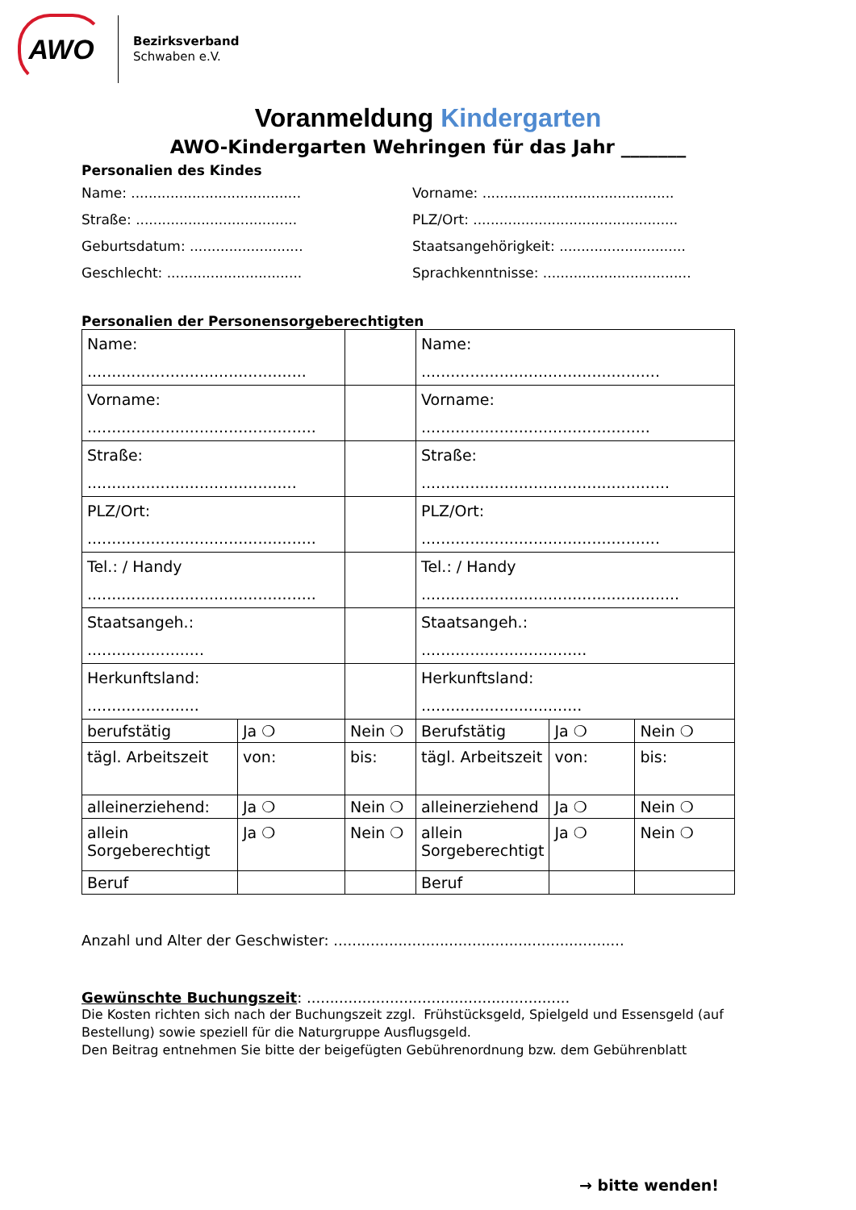AWO
Bezirksverband
Schwaben e.V.
Voranmeldung Kindergarten
AWO-Kindergarten Wehringen für das Jahr _______
Personalien des Kindes
Name: .......................................
Vorname: ............................................
Straße: .....................................
PLZ/Ort: ...............................................
Geburtsdatum: ..........................
Staatsangehörigkeit: .............................
Geschlecht: ...............................
Sprachkenntnisse: ..................................
Personalien der Personensorgeberechtigten
| Name: ............................................. | | | Name: ................................................. | | |
| Vorname: ............................................... | | | Vorname: ............................................... | | |
| Straße: ........................................... | | | Straße: ................................................... | | |
| PLZ/Ort: ............................................... | | | PLZ/Ort: ................................................. | | |
| Tel.: / Handy ............................................... | | | Tel.: / Handy ..................................................... | | |
| Staatsangeh.: ........................ | | | Staatsangeh.: .................................. | | |
| Herkunftsland: ....................... | | | Herkunftsland: ................................. | | |
| berufstätig | Ja ❍ | Nein ❍ | Berufstätig | Ja ❍ | Nein ❍ |
| tägl. Arbeitszeit | von: | bis: | tägl. Arbeitszeit | von: | bis: |
| alleinerziehend: | Ja ❍ | Nein ❍ | alleinerziehend | Ja ❍ | Nein ❍ |
| allein Sorgeberechtigt | Ja ❍ | Nein ❍ | allein Sorgeberechtigt | Ja ❍ | Nein ❍ |
| Beruf | | | Beruf | | |
Anzahl und Alter der Geschwister: ...............................................................
Gewünschte Buchungszeit: .........................................................
Die Kosten richten sich nach der Buchungszeit zzgl. Frühstücksgeld, Spielgeld und Essensgeld (auf Bestellung) sowie speziell für die Naturgruppe Ausflugsgeld.
Den Beitrag entnehmen Sie bitte der beigefügten Gebührenordnung bzw. dem Gebührenblatt
→ bitte wenden!